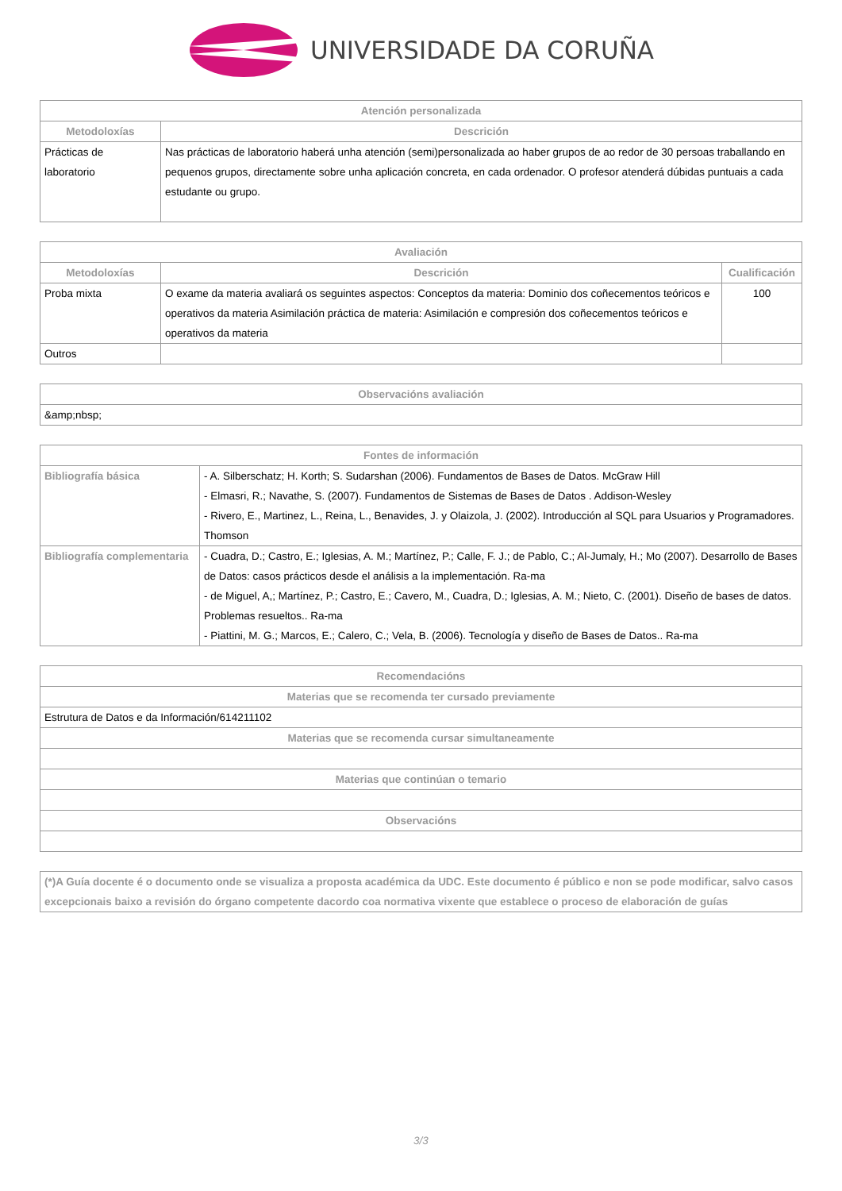UNIVERSIDADE DA CORUÑA
| Atención personalizada | |
| --- | --- |
| Metodoloxías | Descrición |
| Prácticas de laboratorio | Nas prácticas de laboratorio haberá unha atención (semi)personalizada ao haber grupos de ao redor de 30 persoas traballando en pequenos grupos, directamente sobre unha aplicación concreta, en cada ordenador. O profesor atenderá dúbidas puntuais a cada estudante ou grupo. |
| Avaliación | | |
| --- | --- | --- |
| Metodoloxías | Descrición | Cualificación |
| Proba mixta | O exame da materia avaliará os seguintes aspectos: Conceptos da materia: Dominio dos coñecementos teóricos e operativos da materia Asimilación práctica de materia: Asimilación e compresión dos coñecementos teóricos e operativos da materia | 100 |
| Outros | | |
| Observacións avaliación |
| --- |
| &amp;nbsp; |
| Fontes de información | |
| --- | --- |
| Bibliografía básica | - A. Silberschatz; H. Korth; S. Sudarshan (2006). Fundamentos de Bases de Datos. McGraw Hill - Elmasri, R.; Navathe, S. (2007). Fundamentos de Sistemas de Bases de Datos . Addison-Wesley - Rivero, E., Martinez, L., Reina, L., Benavides, J. y Olaizola, J. (2002). Introducción al SQL para Usuarios y Programadores. Thomson |
| Bibliografía complementaria | - Cuadra, D.; Castro, E.; Iglesias, A. M.; Martínez, P.; Calle, F. J.; de Pablo, C.; Al-Jumaly, H.; Mo (2007). Desarrollo de Bases de Datos: casos prácticos desde el análisis a la implementación. Ra-ma - de Miguel, A,; Martínez, P.; Castro, E.; Cavero, M., Cuadra, D.; Iglesias, A. M.; Nieto, C. (2001). Diseño de bases de datos. Problemas resueltos.. Ra-ma - Piattini, M. G.; Marcos, E.; Calero, C.; Vela, B. (2006). Tecnología y diseño de Bases de Datos.. Ra-ma |
| Recomendacións |
| --- |
| Materias que se recomenda ter cursado previamente |
| Estrutura de Datos e da Información/614211102 |
| Materias que se recomenda cursar simultaneamente |
| Materias que continúan o temario |
| Observacións |
| (*)A Guía docente é o documento onde se visualiza a proposta académica da UDC. Este documento é público e non se pode modificar, salvo casos excepcionais baixo a revisión do órgano competente dacordo coa normativa vixente que establece o proceso de elaboración de guías |
3/3